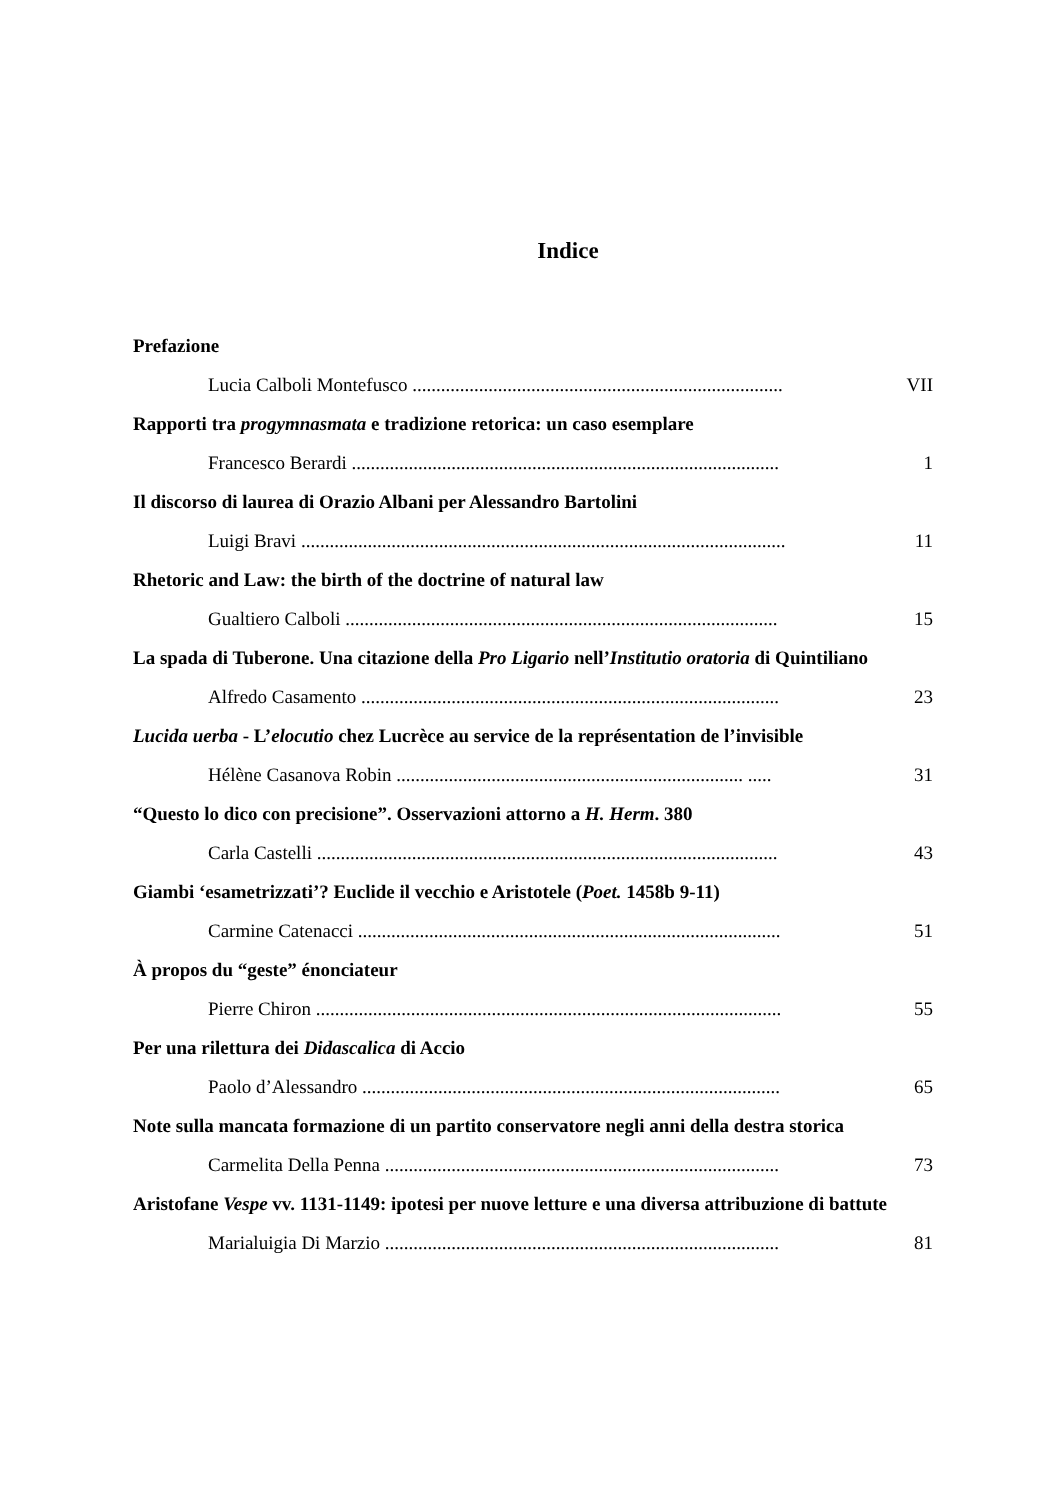Indice
Prefazione
Lucia Calboli Montefusco .............................................................................. VII
Rapporti tra progymnasmata e tradizione retorica: un caso esemplare
Francesco Berardi .......................................................................................... 1
Il discorso di laurea di Orazio Albani per Alessandro Bartolini
Luigi Bravi ...................................................................................................... 11
Rhetoric and Law: the birth of the doctrine of natural law
Gualtiero Calboli ........................................................................................... 15
La spada di Tuberone. Una citazione della Pro Ligario nell’Institutio oratoria di Quintiliano
Alfredo Casamento ........................................................................................ 23
Lucida uerba - L’elocutio chez Lucrèce au service de la représentation de l’invisible
Hélène Casanova Robin ......................................................................... ..... 31
“Questo lo dico con precisione”. Osservazioni attorno a H. Herm. 380
Carla Castelli ................................................................................................. 43
Giambi ‘esametrizzati’? Euclide il vecchio e Aristotele (Poet. 1458b 9-11)
Carmine Catenacci ......................................................................................... 51
À propos du “geste” énonciateur
Pierre Chiron .................................................................................................. 55
Per una rilettura dei Didascalica di Accio
Paolo d’Alessandro ........................................................................................ 65
Note sulla mancata formazione di un partito conservatore negli anni della destra storica
Carmelita Della Penna ................................................................................... 73
Aristofane Vespe vv. 1131-1149: ipotesi per nuove letture e una diversa attribuzione di battute
Marialuigia Di Marzio ................................................................................... 81